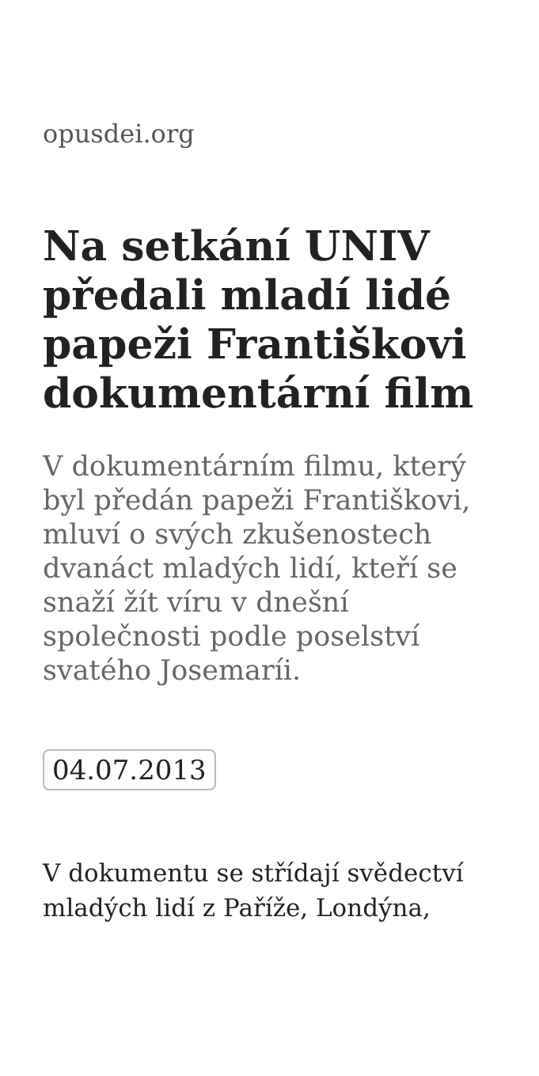opusdei.org
Na setkání UNIV předali mladí lidé papeži Františkovi dokumentární film
V dokumentárním filmu, který byl předán papeži Františkovi, mluví o svých zkušenostech dvanáct mladých lidí, kteří se snaží žít víru v dnešní společnosti podle poselství svatého Josemaríi.
04.07.2013
V dokumentu se střídají svědectví mladých lidí z Paříže, Londýna,